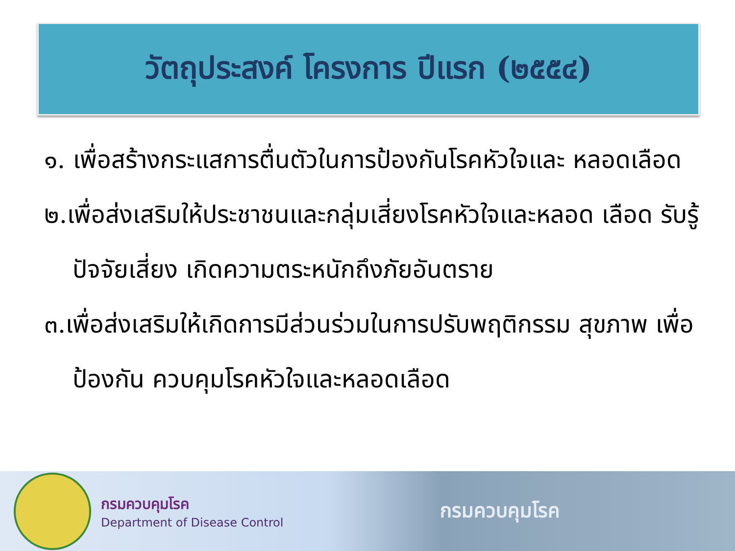วัตถุประสงค์ โครงการ ปีแรก (๒๕๕๔)
๑. เพื่อสร้างกระแสการตื่นตัวในการป้องกันโรคหัวใจและ หลอดเลือด
๒.เพื่อส่งเสริมให้ประชาชนและกลุ่มเสี่ยงโรคหัวใจและหลอด เลือด รับรู้ปัจจัยเสี่ยง เกิดความตระหนักถึงภัยอันตราย
๓.เพื่อส่งเสริมให้เกิดการมีส่วนร่วมในการปรับพฤติกรรม สุขภาพ เพื่อป้องกัน ควบคุมโรคหัวใจและหลอดเลือด
กรมควบคุมโรค
Department of Disease Control
กรมควบคุมโรค